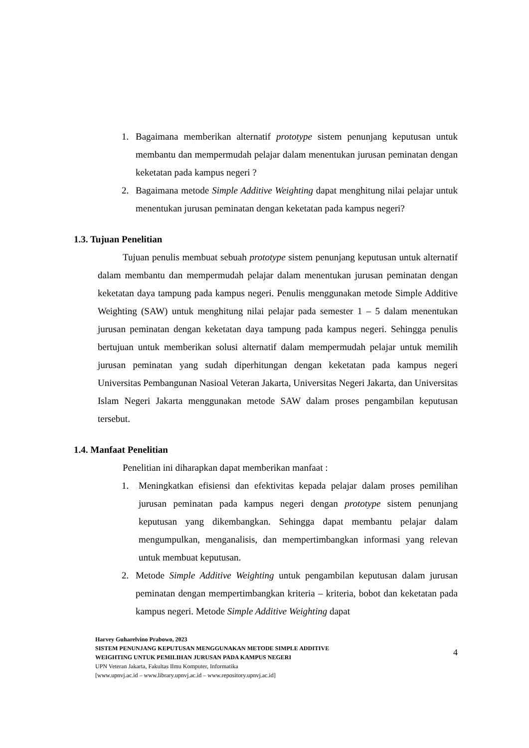1. Bagaimana memberikan alternatif prototype sistem penunjang keputusan untuk membantu dan mempermudah pelajar dalam menentukan jurusan peminatan dengan keketatan pada kampus negeri ?
2. Bagaimana metode Simple Additive Weighting dapat menghitung nilai pelajar untuk menentukan jurusan peminatan dengan keketatan pada kampus negeri?
1.3. Tujuan Penelitian
Tujuan penulis membuat sebuah prototype sistem penunjang keputusan untuk alternatif dalam membantu dan mempermudah pelajar dalam menentukan jurusan peminatan dengan keketatan daya tampung pada kampus negeri. Penulis menggunakan metode Simple Additive Weighting (SAW) untuk menghitung nilai pelajar pada semester 1 – 5 dalam menentukan jurusan peminatan dengan keketatan daya tampung pada kampus negeri. Sehingga penulis bertujuan untuk memberikan solusi alternatif dalam mempermudah pelajar untuk memilih jurusan peminatan yang sudah diperhitungan dengan keketatan pada kampus negeri Universitas Pembangunan Nasioal Veteran Jakarta, Universitas Negeri Jakarta, dan Universitas Islam Negeri Jakarta menggunakan metode SAW dalam proses pengambilan keputusan tersebut.
1.4. Manfaat Penelitian
Penelitian ini diharapkan dapat memberikan manfaat :
1. Meningkatkan efisiensi dan efektivitas kepada pelajar dalam proses pemilihan jurusan peminatan pada kampus negeri dengan prototype sistem penunjang keputusan yang dikembangkan. Sehingga dapat membantu pelajar dalam mengumpulkan, menganalisis, dan mempertimbangkan informasi yang relevan untuk membuat keputusan.
2. Metode Simple Additive Weighting untuk pengambilan keputusan dalam jurusan peminatan dengan mempertimbangkan kriteria – kriteria, bobot dan keketatan pada kampus negeri. Metode Simple Additive Weighting dapat
Harvey Guharelvino Prabowo, 2023
SISTEM PENUNJANG KEPUTUSAN MENGGUNAKAN METODE SIMPLE ADDITIVE WEIGHTING UNTUK PEMILIHAN JURUSAN PADA KAMPUS NEGERI
UPN Veteran Jakarta, Fakultas Ilmu Komputer, Informatika
[www.upnvj.ac.id – www.library.upnvj.ac.id – www.repository.upnvj.ac.id]
4